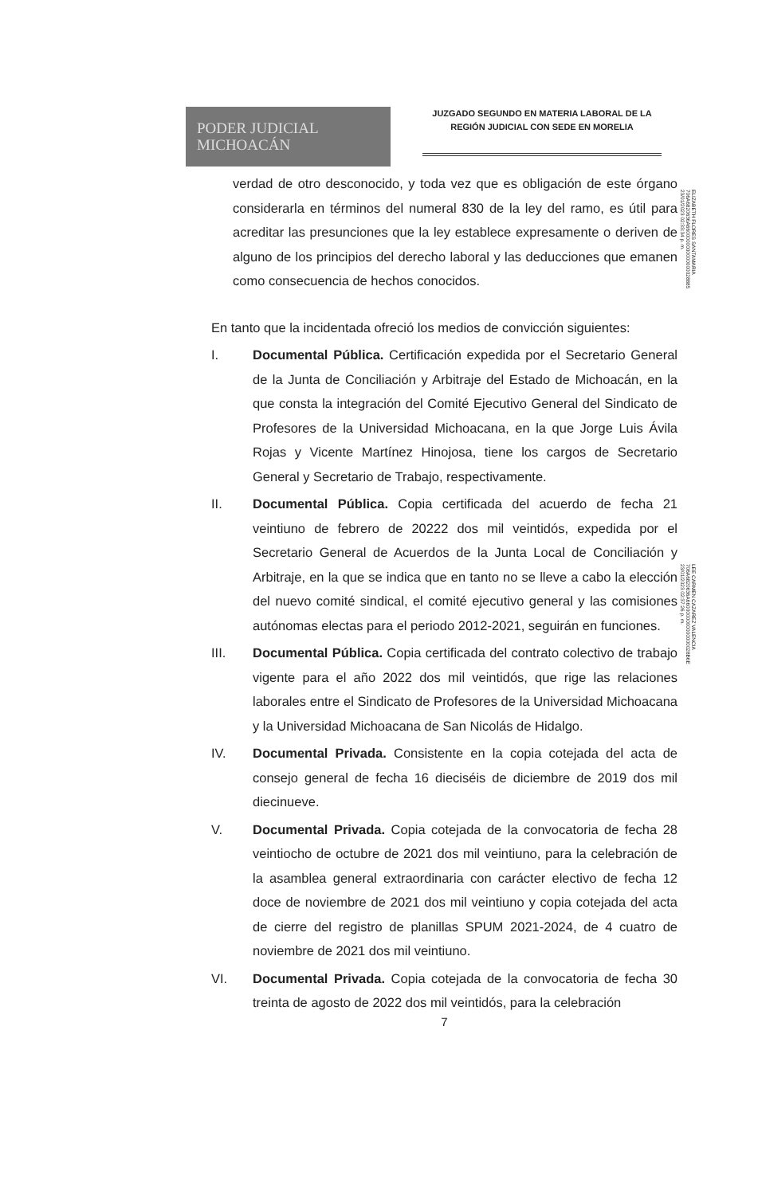PODER JUDICIAL
MICHOACÁN
JUZGADO SEGUNDO EN MATERIA LABORAL DE LA REGIÓN JUDICIAL CON SEDE EN MORELIA
ELIZABETH FLORES SANTAMARIA
706A6820636A6600000000000000028885
23/01/2023 02:33:34 p. m.
LEE CARMEN CAZAREZ VALENCIA
706A6820636A6600000000000000028B6E
23/01/2023 02:37:26 p. m.
verdad de otro desconocido, y toda vez que es obligación de este órgano considerarla en términos del numeral 830 de la ley del ramo, es útil para acreditar las presunciones que la ley establece expresamente o deriven de alguno de los principios del derecho laboral y las deducciones que emanen como consecuencia de hechos conocidos.
En tanto que la incidentada ofreció los medios de convicción siguientes:
I. Documental Pública. Certificación expedida por el Secretario General de la Junta de Conciliación y Arbitraje del Estado de Michoacán, en la que consta la integración del Comité Ejecutivo General del Sindicato de Profesores de la Universidad Michoacana, en la que Jorge Luis Ávila Rojas y Vicente Martínez Hinojosa, tiene los cargos de Secretario General y Secretario de Trabajo, respectivamente.
II. Documental Pública. Copia certificada del acuerdo de fecha 21 veintiuno de febrero de 20222 dos mil veintidós, expedida por el Secretario General de Acuerdos de la Junta Local de Conciliación y Arbitraje, en la que se indica que en tanto no se lleve a cabo la elección del nuevo comité sindical, el comité ejecutivo general y las comisiones autónomas electas para el periodo 2012-2021, seguirán en funciones.
III. Documental Pública. Copia certificada del contrato colectivo de trabajo vigente para el año 2022 dos mil veintidós, que rige las relaciones laborales entre el Sindicato de Profesores de la Universidad Michoacana y la Universidad Michoacana de San Nicolás de Hidalgo.
IV. Documental Privada. Consistente en la copia cotejada del acta de consejo general de fecha 16 dieciséis de diciembre de 2019 dos mil diecinueve.
V. Documental Privada. Copia cotejada de la convocatoria de fecha 28 veintiocho de octubre de 2021 dos mil veintiuno, para la celebración de la asamblea general extraordinaria con carácter electivo de fecha 12 doce de noviembre de 2021 dos mil veintiuno y copia cotejada del acta de cierre del registro de planillas SPUM 2021-2024, de 4 cuatro de noviembre de 2021 dos mil veintiuno.
VI. Documental Privada. Copia cotejada de la convocatoria de fecha 30 treinta de agosto de 2022 dos mil veintidós, para la celebración
7